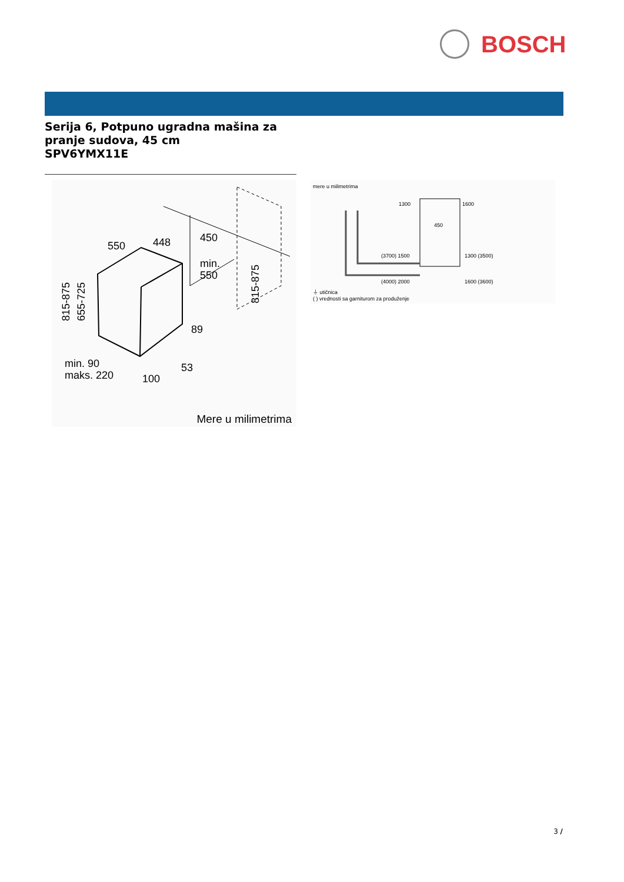BOSCH
Serija 6, Potpuno ugradna mašina za
pranje sudova, 45 cm
SPV6YMX11E
550
448
450
min.
550
89
53
min. 90
maks. 220
100
815-875
655-725
815-875
Mere u milimetrima
mere u milimetrima
1300
1600
450
(3700) 1500
1300 (3500)
(4000) 2000
1600 (3600)
⏚ utičnica
( ) vrednosti sa garniturom za produženje
3 /